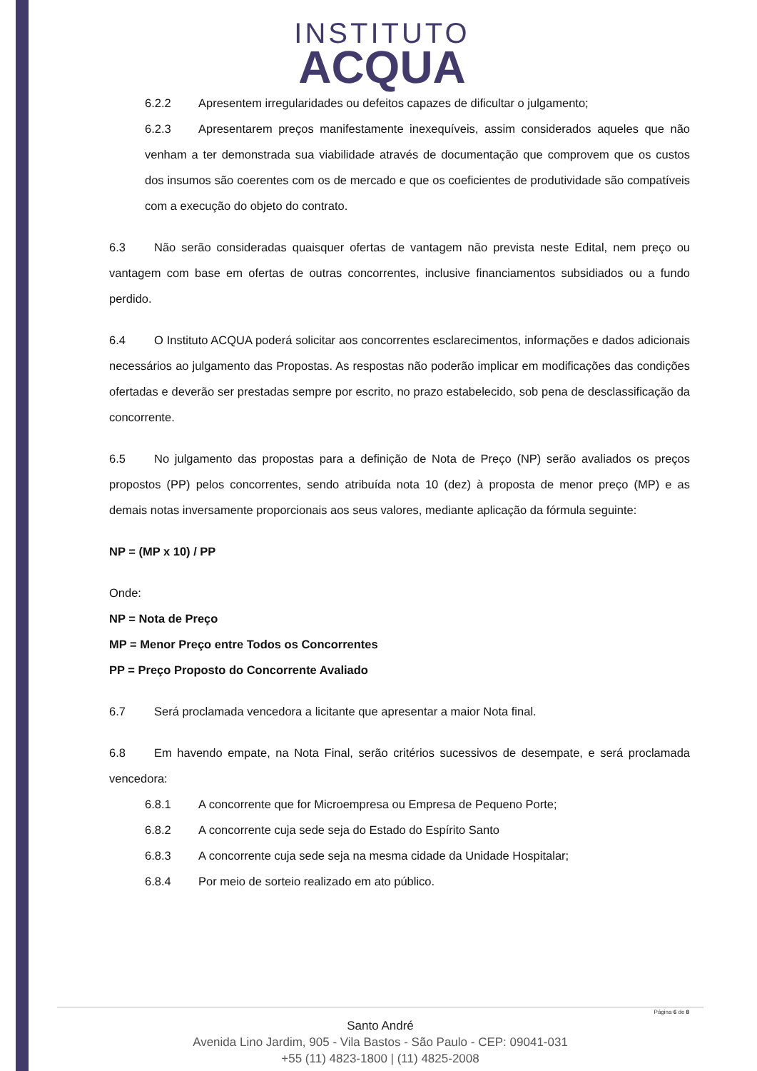INSTITUTO
ACQUA
6.2.2 Apresentem irregularidades ou defeitos capazes de dificultar o julgamento;
6.2.3 Apresentarem preços manifestamente inexequíveis, assim considerados aqueles que não venham a ter demonstrada sua viabilidade através de documentação que comprovem que os custos dos insumos são coerentes com os de mercado e que os coeficientes de produtividade são compatíveis com a execução do objeto do contrato.
6.3 Não serão consideradas quaisquer ofertas de vantagem não prevista neste Edital, nem preço ou vantagem com base em ofertas de outras concorrentes, inclusive financiamentos subsidiados ou a fundo perdido.
6.4 O Instituto ACQUA poderá solicitar aos concorrentes esclarecimentos, informações e dados adicionais necessários ao julgamento das Propostas. As respostas não poderão implicar em modificações das condições ofertadas e deverão ser prestadas sempre por escrito, no prazo estabelecido, sob pena de desclassificação da concorrente.
6.5 No julgamento das propostas para a definição de Nota de Preço (NP) serão avaliados os preços propostos (PP) pelos concorrentes, sendo atribuída nota 10 (dez) à proposta de menor preço (MP) e as demais notas inversamente proporcionais aos seus valores, mediante aplicação da fórmula seguinte:
NP = (MP x 10) / PP
Onde:
NP = Nota de Preço
MP = Menor Preço entre Todos os Concorrentes
PP = Preço Proposto do Concorrente Avaliado
6.7 Será proclamada vencedora a licitante que apresentar a maior Nota final.
6.8 Em havendo empate, na Nota Final, serão critérios sucessivos de desempate, e será proclamada vencedora:
6.8.1 A concorrente que for Microempresa ou Empresa de Pequeno Porte;
6.8.2 A concorrente cuja sede seja do Estado do Espírito Santo
6.8.3 A concorrente cuja sede seja na mesma cidade da Unidade Hospitalar;
6.8.4 Por meio de sorteio realizado em ato público.
Página 6 de 8
Santo André
Avenida Lino Jardim, 905 - Vila Bastos - São Paulo - CEP: 09041-031
+55 (11) 4823-1800 | (11) 4825-2008